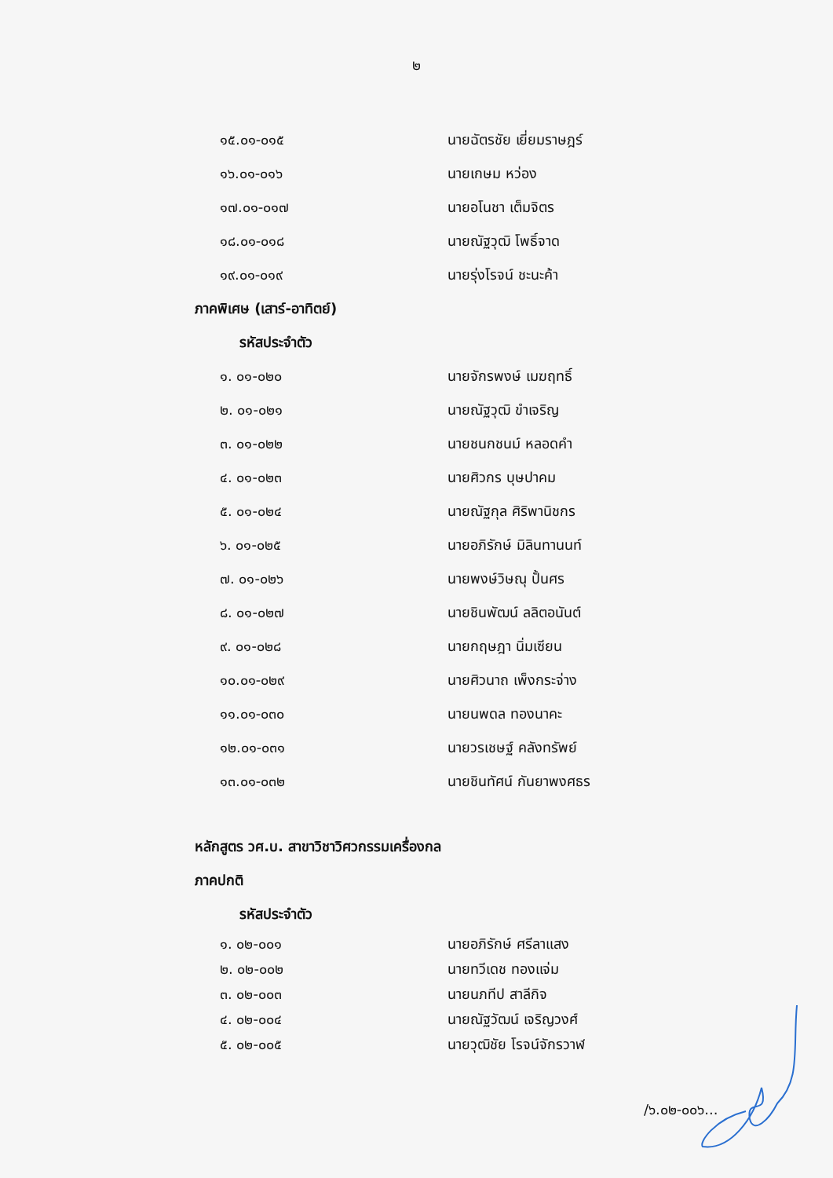๒
๑๕.๐๑-๐๑๕ นายฉัตรชัย เยี่ยมราษฎร์
๑๖.๐๑-๐๑๖ นายเกษม หว่อง
๑๗.๐๑-๐๑๗ นายอโนชา เต็มจิตร
๑๘.๐๑-๐๑๘ นายณัฐวุฒิ โพธิ์จาด
๑๙.๐๑-๐๑๙ นายรุ่งโรจน์ ชะนะค้า
ภาคพิเศษ (เสาร์-อาทิตย์)
รหัสประจำตัว
๑. ๐๑-๐๒๐ นายจักรพงษ์ เมฆฤทธิ์
๒. ๐๑-๐๒๑ นายณัฐวุฒิ ขำเจริญ
๓. ๐๑-๐๒๒ นายชนกชนม์ หลอดคำ
๔. ๐๑-๐๒๓ นายศิวกร บุษปาคม
๕. ๐๑-๐๒๔ นายณัฐกุล ศิริพานิชกร
๖. ๐๑-๐๒๕ นายอภิรักษ์ มิลินทานนท์
๗. ๐๑-๐๒๖ นายพงษ์วิษณุ ปั้นศร
๘. ๐๑-๐๒๗ นายชินพัฒน์ ลลิตอนันต์
๙. ๐๑-๐๒๘ นายกฤษฎา นิ่มเซียน
๑๐.๐๑-๐๒๙ นายศิวนาถ เพ็งกระจ่าง
๑๑.๐๑-๐๓๐ นายนพดล ทองนาคะ
๑๒.๐๑-๐๓๑ นายวรเชษฐ์ คลังทรัพย์
๑๓.๐๑-๐๓๒ นายชินทัศน์ กันยาพงศธร
หลักสูตร วศ.บ. สาขาวิชาวิศวกรรมเครื่องกล
ภาคปกติ
รหัสประจำตัว
๑. ๐๒-๐๐๑ นายอภิรักษ์ ศรีลาแสง
๒. ๐๒-๐๐๒ นายทวีเดช ทองแจ่ม
๓. ๐๒-๐๐๓ นายนภทีป สาลีกิจ
๔. ๐๒-๐๐๔ นายณัฐวัฒน์ เจริญวงศ์
๕. ๐๒-๐๐๕ นายวุฒิชัย โรจน์จักรวาฬ
/๖.๐๒-๐๐๖...